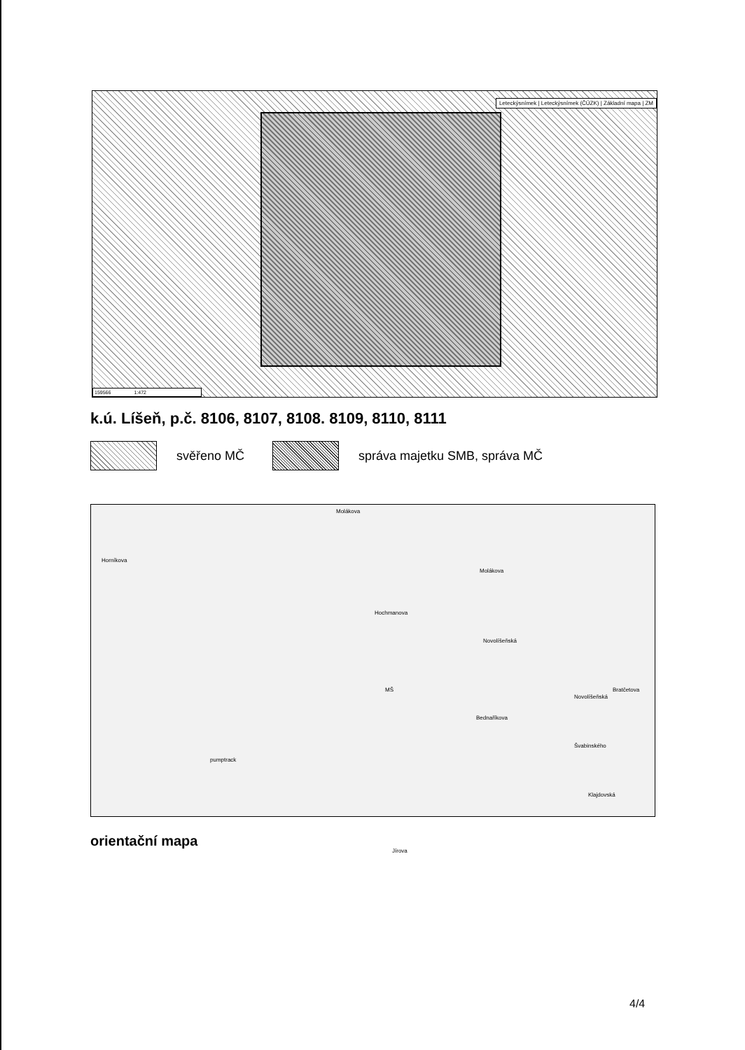Leteckýsnímek | Leteckýsnímek (ČÚZK) | Základní mapa | ZM
159566 1:472
k.ú. Líšeň, p.č. 8106, 8107, 8108. 8109, 8110, 8111
svěřeno MČ správa majetku SMB, správa MČ
Molákova
Horníkova
Hochmanova
Jírova
pumptrack
Molákova
Novolíšeňská
Novolíšeňská
Bednaříkova
Bratčetova
Švabinského
Klajdovská
MŠ
orientační mapa
4/4